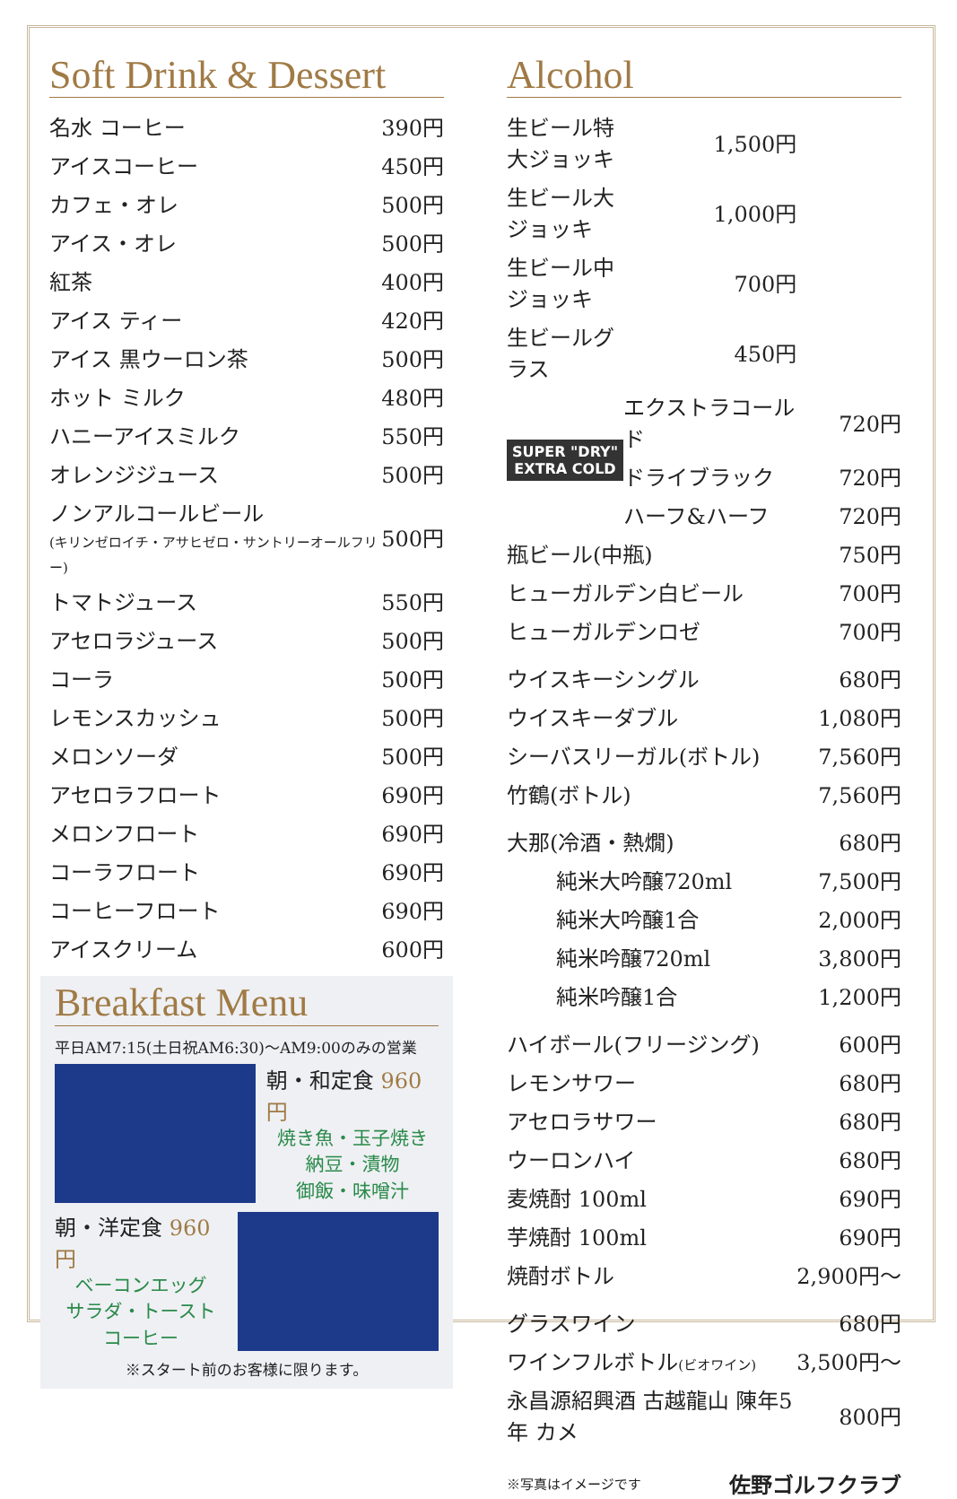Soft Drink & Dessert
| 名水 コーヒー | 390円 |
| アイスコーヒー | 450円 |
| カフェ・オレ | 500円 |
| アイス・オレ | 500円 |
| 紅茶 | 400円 |
| アイス ティー | 420円 |
| アイス 黒ウーロン茶 | 500円 |
| ホット ミルク | 480円 |
| ハニーアイスミルク | 550円 |
| オレンジジュース | 500円 |
| ノンアルコールビール (キリンゼロイチ・アサヒゼロ・サントリーオールフリー) | 500円 |
| トマトジュース | 550円 |
| アセロラジュース | 500円 |
| コーラ | 500円 |
| レモンスカッシュ | 500円 |
| メロンソーダ | 500円 |
| アセロラフロート | 690円 |
| メロンフロート | 690円 |
| コーラフロート | 690円 |
| コーヒーフロート | 690円 |
| アイスクリーム | 600円 |
Breakfast Menu
平日AM7:15(土日祝AM6:30)〜AM9:00のみの営業
朝・和定食 960円
焼き魚・玉子焼き
納豆・漬物
御飯・味噌汁
朝・洋定食 960円
ベーコンエッグ
サラダ・トースト
コーヒー
※スタート前のお客様に限ります。
Alcohol
| 生ビール特大ジョッキ | 1,500円 | |
| 生ビール大ジョッキ | 1,000円 | |
| 生ビール中ジョッキ | 700円 | |
| 生ビールグラス | 450円 | |
| SUPER "DRY" EXTRA COLD | エクストラコールド | 720円 |
| | ドライブラック | 720円 |
| | ハーフ&ハーフ | 720円 |
| 瓶ビール(中瓶) | | 750円 |
| ヒューガルデン白ビール | | 700円 |
| ヒューガルデンロゼ | | 700円 |
| ウイスキーシングル | | 680円 |
| ウイスキーダブル | | 1,080円 |
| シーバスリーガル(ボトル) | | 7,560円 |
| 竹鶴(ボトル) | | 7,560円 |
| 大那(冷酒・熱燗) | | 680円 |
| 純米大吟醸720ml | | 7,500円 |
| 純米大吟醸1合 | | 2,000円 |
| 純米吟醸720ml | | 3,800円 |
| 純米吟醸1合 | | 1,200円 |
| ハイボール(フリージング) | | 600円 |
| レモンサワー | | 680円 |
| アセロラサワー | | 680円 |
| ウーロンハイ | | 680円 |
| 麦焼酎 100ml | | 690円 |
| 芋焼酎 100ml | | 690円 |
| 焼酎ボトル | | 2,900円〜 |
| グラスワイン | | 680円 |
| ワインフルボトル (ビオワイン) | | 3,500円〜 |
| 永昌源紹興酒 古越龍山 陳年5年 カメ | | 800円 |
※写真はイメージです 佐野ゴルフクラブ